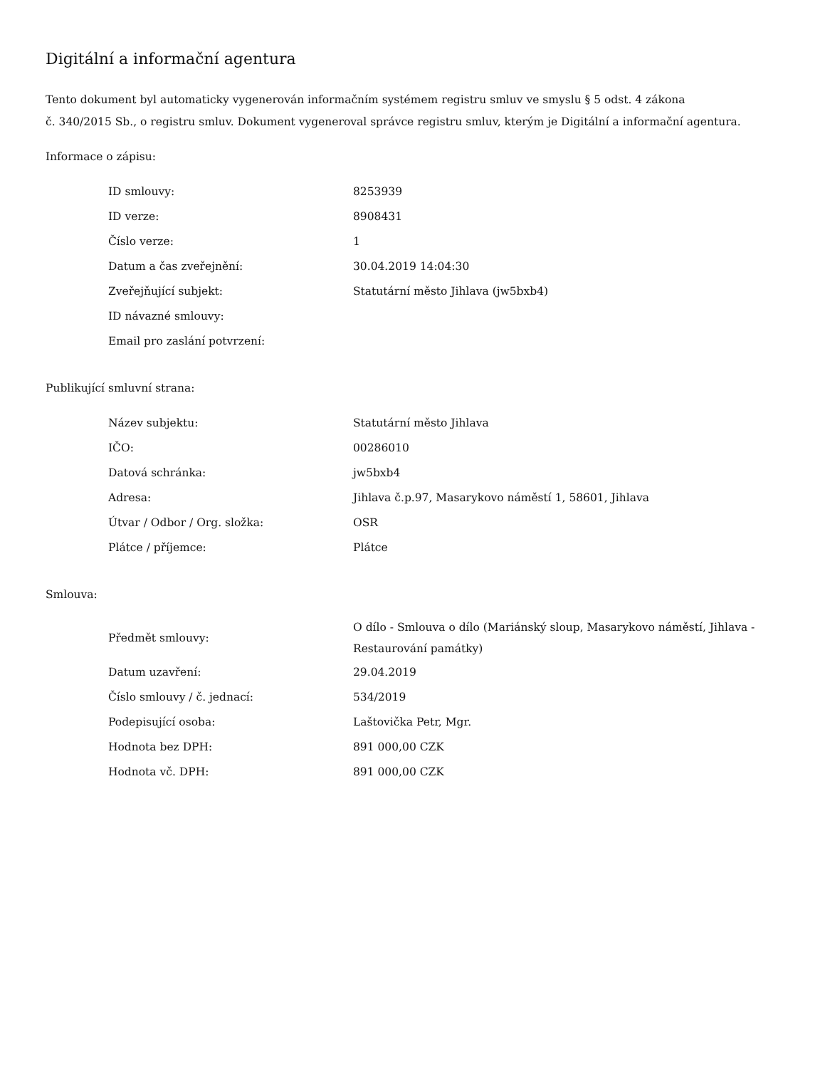Digitální a informační agentura
Tento dokument byl automaticky vygenerován informačním systémem registru smluv ve smyslu § 5 odst. 4 zákona
č. 340/2015 Sb., o registru smluv. Dokument vygeneroval správce registru smluv, kterým je Digitální a informační agentura.
Informace o zápisu:
| ID smlouvy: | 8253939 |
| ID verze: | 8908431 |
| Číslo verze: | 1 |
| Datum a čas zveřejnění: | 30.04.2019 14:04:30 |
| Zveřejňující subjekt: | Statutární město Jihlava (jw5bxb4) |
| ID návazné smlouvy: | |
| Email pro zaslání potvrzení: | |
Publikující smluvní strana:
| Název subjektu: | Statutární město Jihlava |
| IČO: | 00286010 |
| Datová schránka: | jw5bxb4 |
| Adresa: | Jihlava č.p.97, Masarykovo náměstí 1, 58601, Jihlava |
| Útvar / Odbor / Org. složka: | OSR |
| Plátce / příjemce: | Plátce |
Smlouva:
| Předmět smlouvy: | O dílo - Smlouva o dílo (Mariánský sloup, Masarykovo náměstí, Jihlava - Restaurování památky) |
| Datum uzavření: | 29.04.2019 |
| Číslo smlouvy / č. jednací: | 534/2019 |
| Podepisující osoba: | Laštovička Petr, Mgr. |
| Hodnota bez DPH: | 891 000,00 CZK |
| Hodnota vč. DPH: | 891 000,00 CZK |